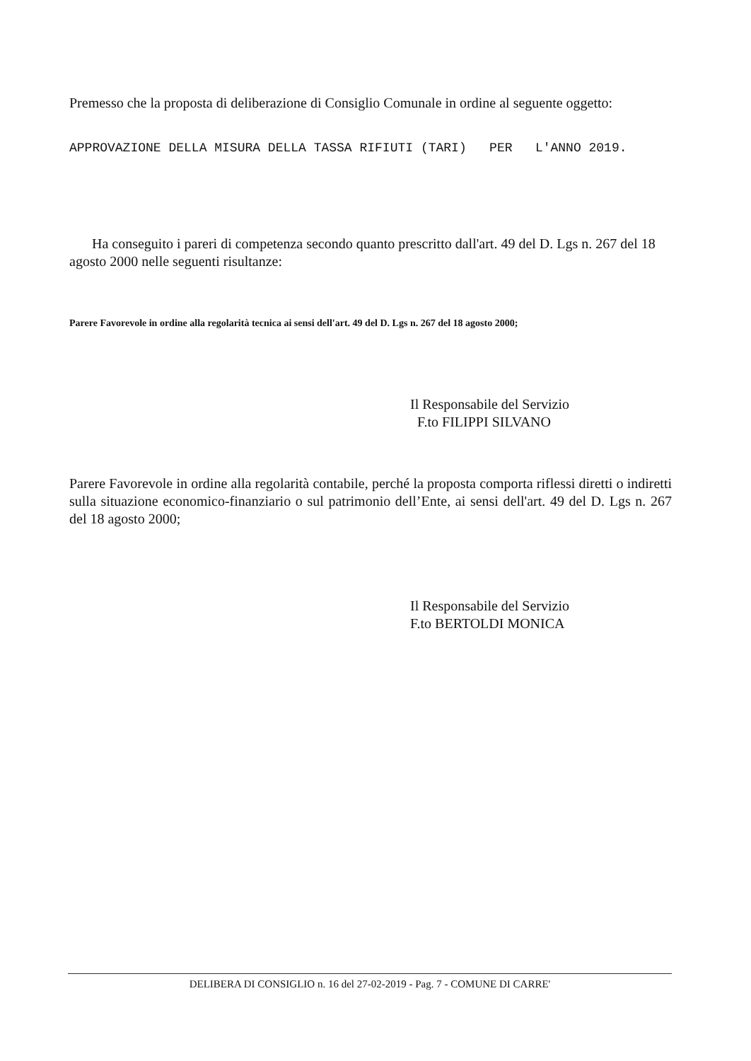Premesso che la proposta di deliberazione di Consiglio Comunale in ordine al seguente oggetto:
APPROVAZIONE DELLA MISURA DELLA TASSA RIFIUTI (TARI) PER L'ANNO 2019.
Ha conseguito i pareri di competenza secondo quanto prescritto dall'art. 49 del D. Lgs n. 267 del 18 agosto 2000 nelle seguenti risultanze:
Parere Favorevole in ordine alla regolarità tecnica ai sensi dell'art. 49 del D. Lgs n. 267 del 18 agosto 2000;
Il Responsabile del Servizio
F.to FILIPPI SILVANO
Parere Favorevole in ordine alla regolarità contabile, perché la proposta comporta riflessi diretti o indiretti sulla situazione economico-finanziario o sul patrimonio dell’Ente, ai sensi dell'art. 49 del D. Lgs n. 267 del 18 agosto 2000;
Il Responsabile del Servizio
F.to BERTOLDI MONICA
DELIBERA DI CONSIGLIO n. 16 del 27-02-2019 - Pag. 7 - COMUNE DI CARRE'